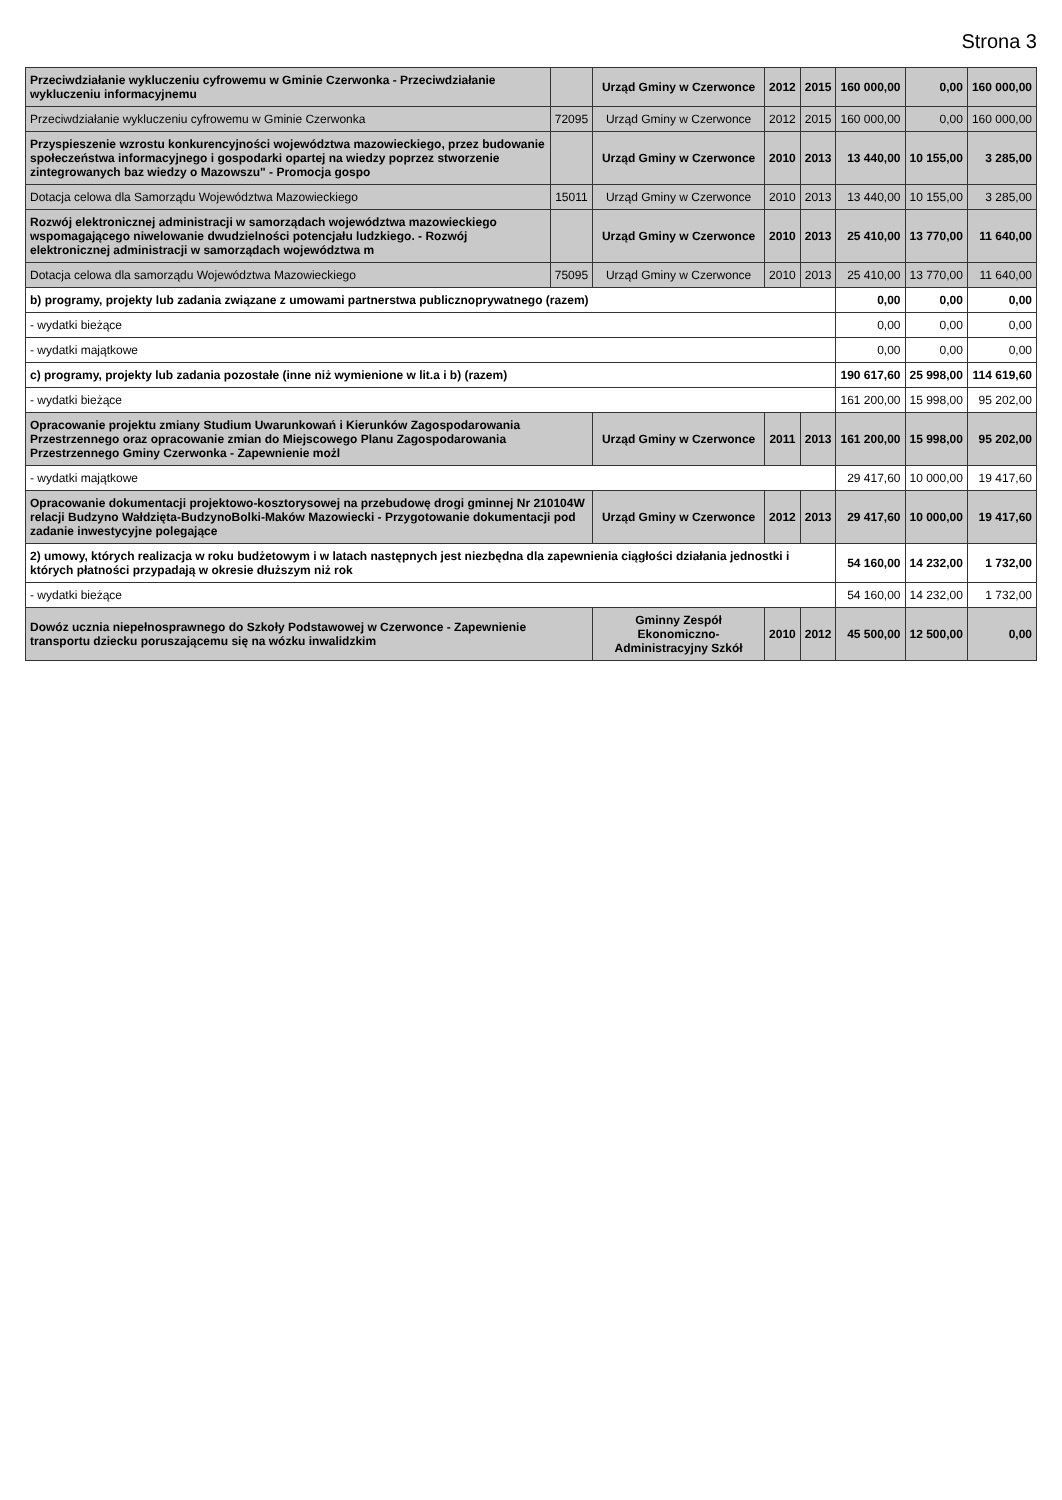Strona 3
| Przeciwdziałanie wykluczeniu cyfrowemu w Gminie Czerwonka - Przeciwdziałanie wykluczeniu informacyjnemu | | Urząd Gminy w Czerwonce | 2012 | 2015 | 160 000,00 | 0,00 | 160 000,00 |
| Przeciwdziałanie wykluczeniu cyfrowemu w Gminie Czerwonka | 72095 | Urząd Gminy w Czerwonce | 2012 | 2015 | 160 000,00 | 0,00 | 160 000,00 |
| Przyspieszenie wzrostu konkurencyjności województwa mazowieckiego, przez budowanie społeczeństwa informacyjnego i gospodarki opartej na wiedzy poprzez stworzenie zintegrowanych baz wiedzy o Mazowszu" - Promocja gospo | | Urząd Gminy w Czerwonce | 2010 | 2013 | 13 440,00 | 10 155,00 | 3 285,00 |
| Dotacja celowa dla Samorządu Województwa Mazowieckiego | 15011 | Urząd Gminy w Czerwonce | 2010 | 2013 | 13 440,00 | 10 155,00 | 3 285,00 |
| Rozwój elektronicznej administracji w samorządach województwa mazowieckiego wspomagającego niwelowanie dwudzielności potencjału ludzkiego. - Rozwój elektronicznej administracji w samorządach województwa m | | Urząd Gminy w Czerwonce | 2010 | 2013 | 25 410,00 | 13 770,00 | 11 640,00 |
| Dotacja celowa dla samorządu Województwa Mazowieckiego | 75095 | Urząd Gminy w Czerwonce | 2010 | 2013 | 25 410,00 | 13 770,00 | 11 640,00 |
| b) programy, projekty lub zadania związane z umowami partnerstwa publicznoprywatnego (razem) | | | | | 0,00 | 0,00 | 0,00 |
| - wydatki bieżące | | | | | 0,00 | 0,00 | 0,00 |
| - wydatki majątkowe | | | | | 0,00 | 0,00 | 0,00 |
| c) programy, projekty lub zadania pozostałe (inne niż wymienione w lit.a i b) (razem) | | | | | 190 617,60 | 25 998,00 | 114 619,60 |
| - wydatki bieżące | | | | | 161 200,00 | 15 998,00 | 95 202,00 |
| Opracowanie projektu zmiany Studium Uwarunkowań i Kierunków Zagospodarowania Przestrzennego oraz opracowanie zmian do Miejscowego Planu Zagospodarowania Przestrzennego Gminy Czerwonka - Zapewnienie możl | | Urząd Gminy w Czerwonce | 2011 | 2013 | 161 200,00 | 15 998,00 | 95 202,00 |
| - wydatki majątkowe | | | | | 29 417,60 | 10 000,00 | 19 417,60 |
| Opracowanie dokumentacji projektowo-kosztorysowej na przebudowę drogi gminnej Nr 210104W relacji Budzyno Wałdzięta-BudzynoBolki-Maków Mazowiecki - Przygotowanie dokumentacji pod zadanie inwestycyjne polegające | | Urząd Gminy w Czerwonce | 2012 | 2013 | 29 417,60 | 10 000,00 | 19 417,60 |
| 2) umowy, których realizacja w roku budżetowym i w latach następnych jest niezbędna dla zapewnienia ciągłości działania jednostki i których płatności przypadają w okresie dłuższym niż rok | | | | | 54 160,00 | 14 232,00 | 1 732,00 |
| - wydatki bieżące | | | | | 54 160,00 | 14 232,00 | 1 732,00 |
| Dowóz ucznia niepełnosprawnego do Szkoły Podstawowej w Czerwonce - Zapewnienie transportu dziecku poruszającemu się na wózku inwalidzkim | | Gminny Zespół Ekonomiczno-Administracyjny Szkół | 2010 | 2012 | 45 500,00 | 12 500,00 | 0,00 |